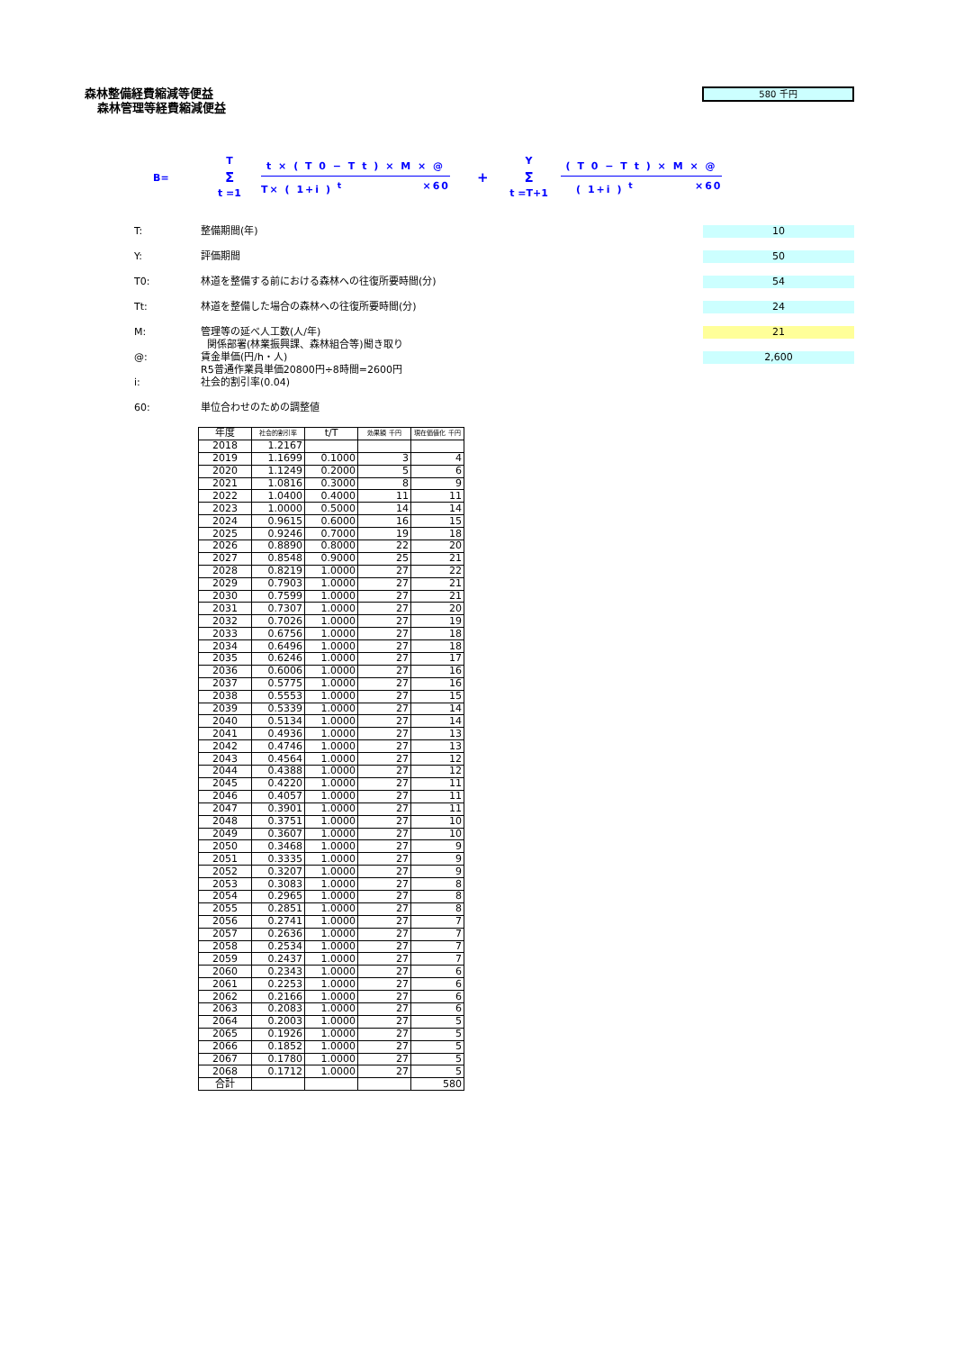森林整備経費縮減等便益
森林管理等経費縮減便益
580 千円
B=
T
Σ
t =1
t × ( T 0 − T t ) × M × @
T× ( 1+i ) <sup>t</sup> ×60
+
Y
Σ
t =T+1
( T 0 − T t ) × M × @
( 1+i ) <sup>t</sup> ×60
T: 整備期間(年) 10
Y: 評価期間 50
T0: 林道を整備する前における森林への往復所要時間(分) 54
Tt: 林道を整備した場合の森林への往復所要時間(分) 24
M: 管理等の延べ人工数(人/年)
関係部署(林業振興課、森林組合等)聞き取り 21
@: 賃金単価(円/h・人)
R5普通作業員単価20800円÷8時間=2600円 2,600
i: 社会的割引率(0.04)
60: 単位合わせのための調整値
| 年度 | 社会的割引率 | t/T | 効果額 千円 | 現在価値化 千円 |
| --- | --- | --- | --- | --- |
| 2018 | 1.2167 | | | |
| 2019 | 1.1699 | 0.1000 | 3 | 4 |
| 2020 | 1.1249 | 0.2000 | 5 | 6 |
| 2021 | 1.0816 | 0.3000 | 8 | 9 |
| 2022 | 1.0400 | 0.4000 | 11 | 11 |
| 2023 | 1.0000 | 0.5000 | 14 | 14 |
| 2024 | 0.9615 | 0.6000 | 16 | 15 |
| 2025 | 0.9246 | 0.7000 | 19 | 18 |
| 2026 | 0.8890 | 0.8000 | 22 | 20 |
| 2027 | 0.8548 | 0.9000 | 25 | 21 |
| 2028 | 0.8219 | 1.0000 | 27 | 22 |
| 2029 | 0.7903 | 1.0000 | 27 | 21 |
| 2030 | 0.7599 | 1.0000 | 27 | 21 |
| 2031 | 0.7307 | 1.0000 | 27 | 20 |
| 2032 | 0.7026 | 1.0000 | 27 | 19 |
| 2033 | 0.6756 | 1.0000 | 27 | 18 |
| 2034 | 0.6496 | 1.0000 | 27 | 18 |
| 2035 | 0.6246 | 1.0000 | 27 | 17 |
| 2036 | 0.6006 | 1.0000 | 27 | 16 |
| 2037 | 0.5775 | 1.0000 | 27 | 16 |
| 2038 | 0.5553 | 1.0000 | 27 | 15 |
| 2039 | 0.5339 | 1.0000 | 27 | 14 |
| 2040 | 0.5134 | 1.0000 | 27 | 14 |
| 2041 | 0.4936 | 1.0000 | 27 | 13 |
| 2042 | 0.4746 | 1.0000 | 27 | 13 |
| 2043 | 0.4564 | 1.0000 | 27 | 12 |
| 2044 | 0.4388 | 1.0000 | 27 | 12 |
| 2045 | 0.4220 | 1.0000 | 27 | 11 |
| 2046 | 0.4057 | 1.0000 | 27 | 11 |
| 2047 | 0.3901 | 1.0000 | 27 | 11 |
| 2048 | 0.3751 | 1.0000 | 27 | 10 |
| 2049 | 0.3607 | 1.0000 | 27 | 10 |
| 2050 | 0.3468 | 1.0000 | 27 | 9 |
| 2051 | 0.3335 | 1.0000 | 27 | 9 |
| 2052 | 0.3207 | 1.0000 | 27 | 9 |
| 2053 | 0.3083 | 1.0000 | 27 | 8 |
| 2054 | 0.2965 | 1.0000 | 27 | 8 |
| 2055 | 0.2851 | 1.0000 | 27 | 8 |
| 2056 | 0.2741 | 1.0000 | 27 | 7 |
| 2057 | 0.2636 | 1.0000 | 27 | 7 |
| 2058 | 0.2534 | 1.0000 | 27 | 7 |
| 2059 | 0.2437 | 1.0000 | 27 | 7 |
| 2060 | 0.2343 | 1.0000 | 27 | 6 |
| 2061 | 0.2253 | 1.0000 | 27 | 6 |
| 2062 | 0.2166 | 1.0000 | 27 | 6 |
| 2063 | 0.2083 | 1.0000 | 27 | 6 |
| 2064 | 0.2003 | 1.0000 | 27 | 5 |
| 2065 | 0.1926 | 1.0000 | 27 | 5 |
| 2066 | 0.1852 | 1.0000 | 27 | 5 |
| 2067 | 0.1780 | 1.0000 | 27 | 5 |
| 2068 | 0.1712 | 1.0000 | 27 | 5 |
| 合計 | | | | 580 |